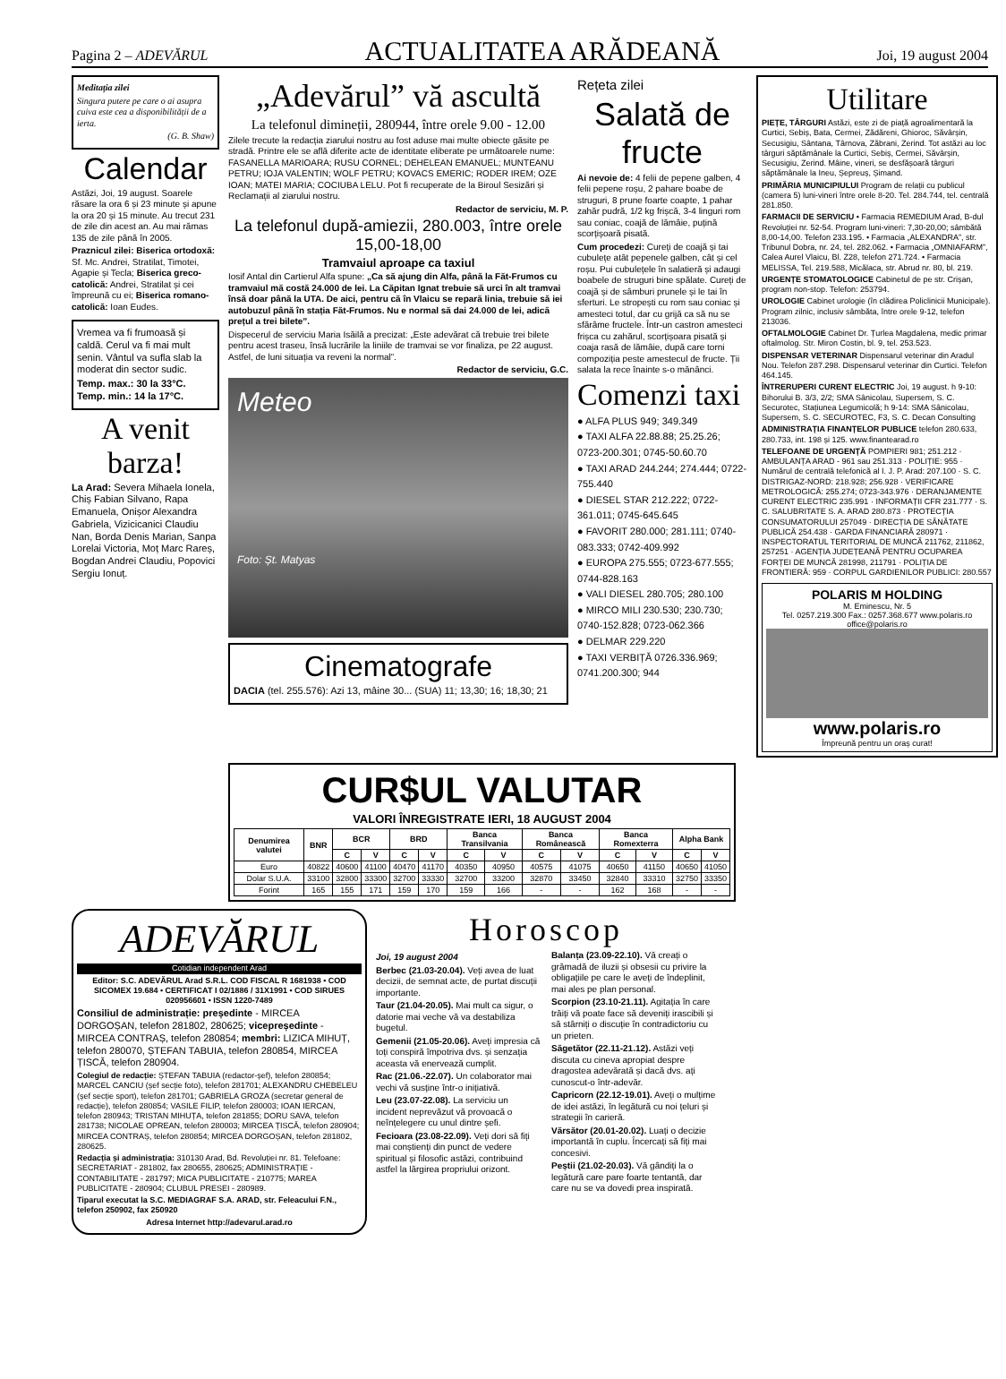Pagina 2 – ADEVĂRUL ACTUALITATEA ARĂDEANĂ Joi, 19 august 2004
Meditația zilei
Singura putere pe care o ai asupra cuiva este cea a disponibilității de a ierta.
(G. B. Shaw)
Calendar
Astăzi, Joi, 19 august. Soarele răsare la ora 6 și 23 minute și apune la ora 20 și 15 minute. Au trecut 231 de zile din acest an. Au mai rămas 135 de zile până în 2005.
Praznicul zilei: Biserica ortodoxă: Sf. Mc. Andrei, Stratilat, Timotei, Agapie și Tecla; Biserica greco-catolică: Andrei, Stratilat și cei împreună cu ei; Biserica romano-catolică: Ioan Eudes.
Vremea va fi frumoasă și caldă. Cerul va fi mai mult senin. Vântul va sufla slab la moderat din sector sudic.
Temp. max.: 30 la 33°C. Temp. min.: 14 la 17°C.
A venit barza!
La Arad: Severa Mihaela Ionela, Chiș Fabian Silvano, Rapa Emanuela, Onișor Alexandra Gabriela, Vizicicanici Claudiu Nan, Borda Denis Marian, Sanpa Lorelai Victoria, Moț Marc Rareș, Bogdan Andrei Claudiu, Popovici Sergiu Ionuț.
„Adevărul” vă ascultă
La telefonul dimineții, 280944, între orele 9.00 - 12.00
Zilele trecute la redacția ziarului nostru au fost aduse mai multe obiecte găsite pe stradă. Printre ele se află diferite acte de identitate eliberate pe următoarele nume: FASANELLA MARIOARA; RUSU CORNEL; DEHELEAN EMANUEL; MUNTEANU PETRU; IOJA VALENTIN; WOLF PETRU; KOVACS EMERIC; RODER IREM; OZE IOAN; MATEI MARIA; COCIUBA LELU. Pot fi recuperate de la Biroul Sesizări și Reclamații al ziarului nostru.
Redactor de serviciu, M. P.
La telefonul după-amiezii, 280.003, între orele 15,00-18,00
Tramvaiul aproape ca taxiul
Iosif Antal din Cartierul Alfa spune: „Ca să ajung din Alfa, până la Făt-Frumos cu tramvaiul mă costă 24.000 de lei. La Căpitan Ignat trebuie să urci în alt tramvai însă doar până la UTA. De aici, pentru că în Vlaicu se repară linia, trebuie să iei autobuzul până în stația Făt-Frumos. Nu e normal să dai 24.000 de lei, adică prețul a trei bilete”.
Dispecerul de serviciu Maria Isăilă a precizat: „Este adevărat că trebuie trei bilete pentru acest traseu, însă lucrările la liniile de tramvai se vor finaliza, pe 22 august. Astfel, de luni situația va reveni la normal”.
Redactor de serviciu, G.C.
Meteo
Foto: Șt. Matyas
Cinematografe
DACIA (tel. 255.576): Azi 13, mâine 30... (SUA) 11; 13,30; 16; 18,30; 21
Rețeta zilei
Salată de fructe
Ai nevoie de: 4 felii de pepene galben, 4 felii pepene roșu, 2 pahare boabe de struguri, 8 prune foarte coapte, 1 pahar zahăr pudră, 1/2 kg frișcă, 3-4 linguri rom sau coniac, coajă de lămâie, puțină scorțișoară pisată.
Cum procedezi: Cureți de coajă și tai cubulețe atât pepenele galben, cât și cel roșu. Pui cubulețele în salatieră și adaugi boabele de struguri bine spălate. Cureți de coajă și de sâmburi prunele și le tai în sferturi. Le stropești cu rom sau coniac și amesteci totul, dar cu grijă ca să nu se sfărâme fructele. Într-un castron amesteci frișca cu zahărul, scorțișoara pisată și coaja rasă de lămâie, după care torni compoziția peste amestecul de fructe. Ții salata la rece înainte s-o mănânci.
Comenzi taxi
● ALFA PLUS 949; 349.349
● TAXI ALFA 22.88.88; 25.25.26; 0723-200.301; 0745-50.60.70
● TAXI ARAD 244.244; 274.444; 0722-755.440
● DIESEL STAR 212.222; 0722-361.011; 0745-645.645
● FAVORIT 280.000; 281.111; 0740-083.333; 0742-409.992
● EUROPA 275.555; 0723-677.555; 0744-828.163
● VALI DIESEL 280.705; 280.100
● MIRCO MILI 230.530; 230.730; 0740-152.828; 0723-062.366
● DELMAR 229.220
● TAXI VERBIȚĂ 0726.336.969; 0741.200.300; 944
Utilitare
PIEȚE, TÂRGURI Astăzi, este zi de piață agroalimentară la Curtici, Sebiș, Bata, Cermei, Zădăreni, Ghioroc, Săvârșin, Secusigiu, Sântana, Târnova, Zăbrani, Zerind. Tot astăzi au loc târguri săptămânale la Curtici, Sebiș, Cermei, Săvârșin, Secusigiu, Zerind. Mâine, vineri, se desfășoară târguri săptămânale la Ineu, Șepreuș, Șimand.
PRIMĂRIA MUNICIPIULUI Program de relații cu publicul (camera 5) luni-vineri între orele 8-20. Tel. 284.744, tel. centrală 281.850.
FARMACII DE SERVICIU • Farmacia REMEDIUM Arad, B-dul Revoluției nr. 52-54. Program luni-vineri: 7,30-20,00; sâmbătă 8,00-14,00. Telefon 233.195. • Farmacia „ALEXANDRA”, str. Tribunul Dobra, nr. 24, tel. 282.062. • Farmacia „OMNIAFARM”, Calea Aurel Vlaicu, Bl. Z28, telefon 271.724. • Farmacia MELISSA, Tel. 219.588, Micălaca, str. Abrud nr. 80, bl. 219.
URGENȚE STOMATOLOGICE Cabinetul de pe str. Crișan, program non-stop. Telefon: 253794.
UROLOGIE Cabinet urologie (în clădirea Policlinicii Municipale). Program zilnic, inclusiv sâmbăta, între orele 9-12, telefon 213036.
OFTALMOLOGIE Cabinet Dr. Țurlea Magdalena, medic primar oftalmolog. Str. Miron Costin, bl. 9, tel. 253.523.
DISPENSAR VETERINAR Dispensarul veterinar din Aradul Nou. Telefon 287.298. Dispensarul veterinar din Curtici. Telefon 464.145.
ÎNTRERUPERI CURENT ELECTRIC Joi, 19 august. h 9-10: Bihorului B. 3/3, 2/2; SMA Sânicolau, Supersem, S. C. Securotec, Stațiunea Legumicolă; h 9-14: SMA Sânicolau, Supersem, S. C. SECUROTEC, F3, S. C. Decan Consulting
ADMINISTRAȚIA FINANȚELOR PUBLICE telefon 280.633, 280.733, int. 198 și 125. www.finantearad.ro
TELEFOANE DE URGENȚĂ POMPIERI 981; 251.212 · AMBULANȚA ARAD - 961 sau 251.313 · POLIȚIE: 955 · Numărul de centrală telefonică al I. J. P. Arad: 207.100 · S. C. DISTRIGAZ-NORD: 218.928; 256.928 · VERIFICARE METROLOGICĂ: 255.274; 0723-343.976 · DERANJAMENTE CURENT ELECTRIC 235.991 · INFORMAȚII CFR 231.777 · S. C. SALUBRITATE S. A. ARAD 280.873 · PROTECȚIA CONSUMATORULUI 257049 · DIRECȚIA DE SĂNĂTATE PUBLICĂ 254.438 · GARDA FINANCIARĂ 280971 · INSPECTORATUL TERITORIAL DE MUNCĂ 211762, 211862, 257251 · AGENȚIA JUDEȚEANĂ PENTRU OCUPAREA FORȚEI DE MUNCĂ 281998, 211791 · POLIȚIA DE FRONTIERĂ: 959 · CORPUL GARDIENILOR PUBLICI: 280.557
POLARIS M HOLDING
M. Eminescu, Nr. 5
Tel. 0257.219.300 Fax.: 0257.368.677 www.polaris.ro office@polaris.ro
www.polaris.ro
Împreună pentru un oraș curat!
CUR$UL VALUTAR
VALORI ÎNREGISTRATE IERI, 18 AUGUST 2004
| Denumirea valutei | BNR | BCR | | BRD | | Banca Transilvania | | Banca Românească | | Banca Romexterra | | Alpha Bank | |
| --- | --- | --- | --- | --- | --- | --- | --- | --- | --- | --- | --- | --- | --- |
| | | C | V | C | V | C | V | C | V | C | V | C | V |
| Euro | 40822 | 40600 | 41100 | 40470 | 41170 | 40350 | 40950 | 40575 | 41075 | 40650 | 41150 | 40650 | 41050 |
| Dolar S.U.A. | 33100 | 32800 | 33300 | 32700 | 33330 | 32700 | 33200 | 32870 | 33450 | 32840 | 33310 | 32750 | 33350 |
| Forint | 165 | 155 | 171 | 159 | 170 | 159 | 166 | - | - | 162 | 168 | - | - |
ADEVĂRUL
Cotidian independent Arad
Editor: S.C. ADEVĂRUL Arad S.R.L. COD FISCAL R 1681938 • COD SICOMEX 19.684 • CERTIFICAT I 02/1886 / 31X1991 • COD SIRUES 020956601 • ISSN 1220-7489
Consiliul de administrație: președinte - MIRCEA DORGOȘAN, telefon 281802, 280625; vicepreședinte - MIRCEA CONTRAȘ, telefon 280854; membri: LIZICA MIHUȚ, telefon 280070, ȘTEFAN TABUIA, telefon 280854, MIRCEA ȚISCĂ, telefon 280904.
Colegiul de redacție: ȘTEFAN TABUIA (redactor-șef), telefon 280854; MARCEL CANCIU (șef secție foto), telefon 281701; ALEXANDRU CHEBELEU (șef secție sport), telefon 281701; GABRIELA GROZA (secretar general de redacție), telefon 280854; VASILE FILIP, telefon 280003; IOAN IERCAN, telefon 280943; TRISTAN MIHUȚA, telefon 281855; DORU SAVA, telefon 281738; NICOLAE OPREAN, telefon 280003; MIRCEA ȚISCĂ, telefon 280904; MIRCEA CONTRAȘ, telefon 280854; MIRCEA DORGOȘAN, telefon 281802, 280625.
Redacția și administrația: 310130 Arad, Bd. Revoluției nr. 81. Telefoane: SECRETARIAT - 281802, fax 280655, 280625; ADMINISTRAȚIE - CONTABILITATE - 281797; MICA PUBLICITATE - 210775; MAREA PUBLICITATE - 280904; CLUBUL PRESEI - 280989.
Tiparul executat la S.C. MEDIAGRAF S.A. ARAD, str. Feleacului F.N., telefon 250902, fax 250920
Adresa Internet http://adevarul.arad.ro
Horoscop
Joi, 19 august 2004
Berbec (21.03-20.04). Veți avea de luat decizii, de semnat acte, de purtat discuții importante.
Taur (21.04-20.05). Mai mult ca sigur, o datorie mai veche vă va destabiliza bugetul.
Gemenii (21.05-20.06). Aveți impresia că toți conspiră împotriva dvs. și senzația aceasta vă enervează cumplit.
Rac (21.06.-22.07). Un colaborator mai vechi vă susține într-o inițiativă.
Leu (23.07-22.08). La serviciu un incident neprevăzut vă provoacă o neînțelegere cu unul dintre șefi.
Fecioara (23.08-22.09). Veți dori să fiți mai conștienți din punct de vedere spiritual și filosofic astăzi, contribuind astfel la lărgirea propriului orizont.
Balanța (23.09-22.10). Vă creați o grămadă de iluzii și obsesii cu privire la obligațiile pe care le aveți de îndeplinit, mai ales pe plan personal.
Scorpion (23.10-21.11). Agitația în care trăiți vă poate face să deveniți irascibili și să stârniți o discuție în contradictoriu cu un prieten.
Săgetător (22.11-21.12). Astăzi veți discuta cu cineva apropiat despre dragostea adevărată și dacă dvs. ați cunoscut-o într-adevăr.
Capricorn (22.12-19.01). Aveți o mulțime de idei astăzi, în legătură cu noi țeluri și strategii în carieră.
Vărsător (20.01-20.02). Luați o decizie importantă în cuplu. Încercați să fiți mai concesivi.
Peștii (21.02-20.03). Vă gândiți la o legătură care pare foarte tentantă, dar care nu se va dovedi prea inspirată.